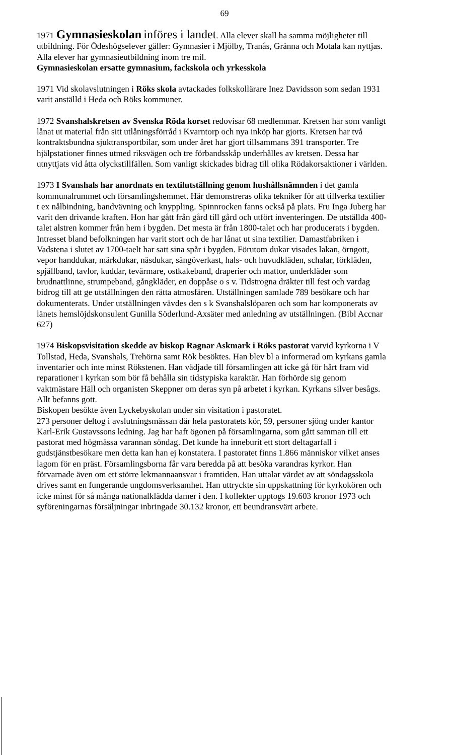69
1971 Gymnasieskolan införes i landet. Alla elever skall ha samma möjligheter till utbildning. För Ödeshögselever gäller: Gymnasier i Mjölby, Tranås, Gränna och Motala kan nyttjas. Alla elever har gymnasieutbildning inom tre mil.
Gymnasieskolan ersatte gymnasium, fackskola och yrkesskola
1971 Vid skolavslutningen i Röks skola avtackades folkskollärare Inez Davidsson som sedan 1931 varit anställd i Heda och Röks kommuner.
1972 Svanshalskretsen av Svenska Röda korset redovisar 68 medlemmar. Kretsen har som vanligt lånat ut material från sitt utlåningsförråd i Kvarntorp och nya inköp har gjorts. Kretsen har två kontraktsbundna sjuktransportbilar, som under året har gjort tillsammans 391 transporter. Tre hjälpstationer finnes utmed riksvägen och tre förbandsskåp underhålles av kretsen. Dessa har utnyttjats vid åtta olyckstillfällen. Som vanligt skickades bidrag till olika Rödakorsaktioner i världen.
1973 I Svanshals har anordnats en textilutställning genom hushållsnämnden i det gamla kommunalrummet och församlingshemmet. Här demonstreras olika tekniker för att tillverka textilier t ex nålbindning, bandvävning och knyppling. Spinnrocken fanns också på plats. Fru Inga Juberg har varit den drivande kraften. Hon har gått från gård till gård och utfört inventeringen. De utställda 400-talet alstren kommer från hem i bygden. Det mesta är från 1800-talet och har producerats i bygden. Intresset bland befolkningen har varit stort och de har lånat ut sina textilier. Damastfabriken i Vadstena i slutet av 1700-taelt har satt sina spår i bygden. Förutom dukar visades lakan, örngott, vepor handdukar, märkdukar, näsdukar, sängöverkast, hals- och huvudkläden, schalar, förkläden, spjällband, tavlor, kuddar, tevärmare, ostkakeband, draperier och mattor, underkläder som brudnattlinne, strumpeband, gångkläder, en doppåse o s v. Tidstrogna dräkter till fest och vardag bidrog till att ge utställningen den rätta atmosfären. Utställningen samlade 789 besökare och har dokumenterats. Under utställningen vävdes den s k Svanshalslöparen och som har komponerats av länets hemslöjdskonsulent Gunilla Söderlund-Axsäter med anledning av utställningen. (Bibl Accnar 627)
1974 Biskopsvisitation skedde av biskop Ragnar Askmark i Röks pastorat varvid kyrkorna i V Tollstad, Heda, Svanshals, Trehörna samt Rök besöktes. Han blev bl a informerad om kyrkans gamla inventarier och inte minst Rökstenen. Han vädjade till församlingen att icke gå för hårt fram vid reparationer i kyrkan som bör få behålla sin tidstypiska karaktär. Han förhörde sig genom vaktmästare Häll och organisten Skeppner om deras syn på arbetet i kyrkan. Kyrkans silver besågs. Allt befanns gott.
Biskopen besökte även Lyckebyskolan under sin visitation i pastoratet.
273 personer deltog i avslutningsmässan där hela pastoratets kör, 59, personer sjöng under kantor Karl-Erik Gustavssons ledning. Jag har haft ögonen på församlingarna, som gått samman till ett pastorat med högmässa varannan söndag. Det kunde ha inneburit ett stort deltagarfall i gudstjänstbesökare men detta kan han ej konstatera. I pastoratet finns 1.866 människor vilket anses lagom för en präst. Församlingsborna får vara beredda på att besöka varandras kyrkor. Han förvarnade även om ett större lekmannaansvar i framtiden. Han uttalar värdet av att söndagsskola drives samt en fungerande ungdomsverksamhet. Han uttryckte sin uppskattning för kyrkokören och icke minst för så många nationalklädda damer i den. I kollekter upptogs 19.603 kronor 1973 och syföreningarnas försäljningar inbringade 30.132 kronor, ett beundransvärt arbete.